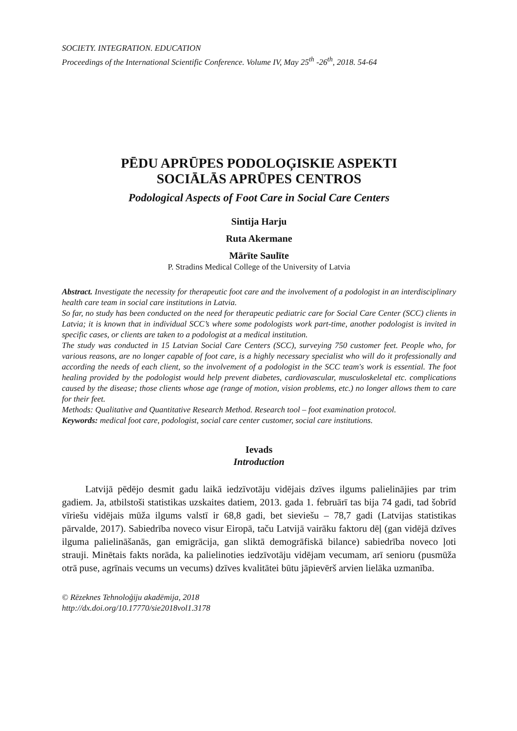SOCIETY. INTEGRATION. EDUCATION
Proceedings of the International Scientific Conference. Volume IV, May 25<sup>th</sup> -26<sup>th</sup>, 2018. 54-64
PĒDU APRŪPES PODOLOĢISKIE ASPEKTI
SOCIĀLĀS APRŪPES CENTROS
Podological Aspects of Foot Care in Social Care Centers
Sintija Harju
Ruta Akermane
Mārīte Saulīte
P. Stradins Medical College of the University of Latvia
Abstract. Investigate the necessity for therapeutic foot care and the involvement of a podologist in an interdisciplinary health care team in social care institutions in Latvia.
So far, no study has been conducted on the need for therapeutic pediatric care for Social Care Center (SCC) clients in Latvia; it is known that in individual SCC’s where some podologists work part-time, another podologist is invited in specific cases, or clients are taken to a podologist at a medical institution.
The study was conducted in 15 Latvian Social Care Centers (SCC), surveying 750 customer feet. People who, for various reasons, are no longer capable of foot care, is a highly necessary specialist who will do it professionally and according the needs of each client, so the involvement of a podologist in the SCC team's work is essential. The foot healing provided by the podologist would help prevent diabetes, cardiovascular, musculoskeletal etc. complications caused by the disease; those clients whose age (range of motion, vision problems, etc.) no longer allows them to care for their feet.
Methods: Qualitative and Quantitative Research Method. Research tool – foot examination protocol.
Keywords: medical foot care, podologist, social care center customer, social care institutions.
Ievads
Introduction
Latvijā pēdējo desmit gadu laikā iedzīvotāju vidējais dzīves ilgums palielinājies par trim gadiem. Ja, atbilstoši statistikas uzskaites datiem, 2013. gada 1. februārī tas bija 74 gadi, tad šobrīd vīriešu vidējais mūža ilgums valstī ir 68,8 gadi, bet sieviešu – 78,7 gadi (Latvijas statistikas pārvalde, 2017). Sabiedrība noveco visur Eiropā, taču Latvijā vairāku faktoru dēļ (gan vidējā dzīves ilguma palielināšanās, gan emigrācija, gan sliktā demogrāfiskā bilance) sabiedrība noveco ļoti strauji. Minētais fakts norāda, ka palielinoties iedzīvotāju vidējam vecumam, arī senioru (pusmūža otrā puse, agrīnais vecums un vecums) dzīves kvalitātei būtu jāpievērš arvien lielāka uzmanība.
© Rēzeknes Tehnoloģiju akadēmija, 2018
http://dx.doi.org/10.17770/sie2018vol1.3178